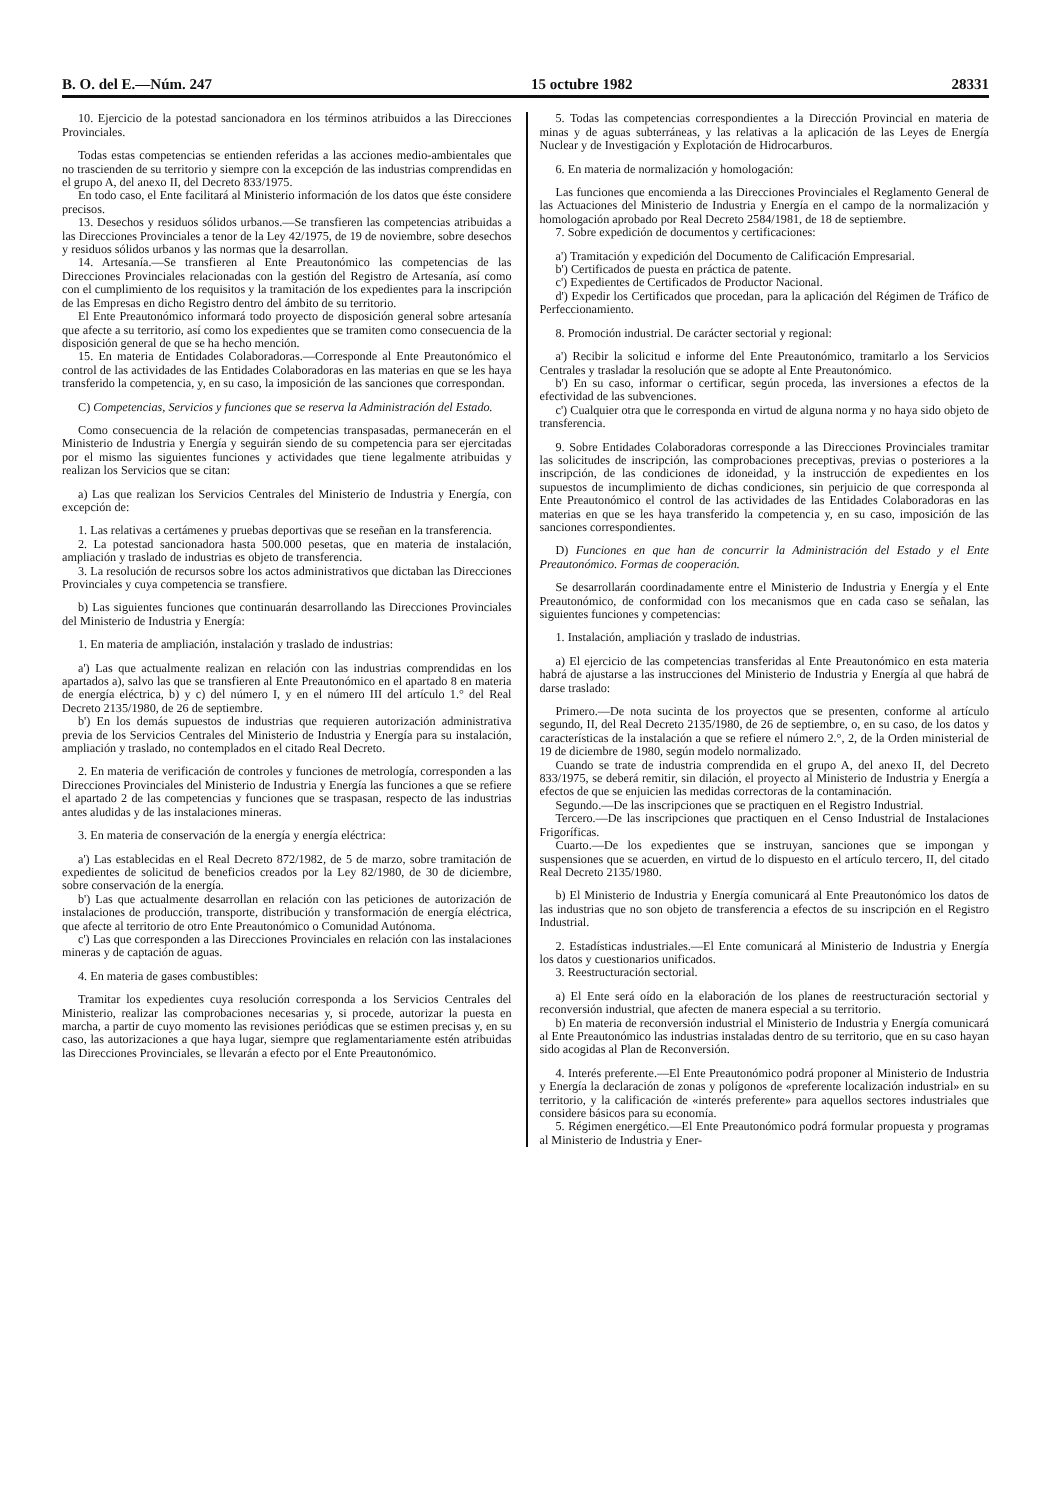B. O. del E.—Núm. 247 15 octubre 1982 28331
10. Ejercicio de la potestad sancionadora en los términos atribuidos a las Direcciones Provinciales.
Todas estas competencias se entienden referidas a las acciones medio-ambientales que no trascienden de su territorio y siempre con la excepción de las industrias comprendidas en el grupo A, del anexo II, del Decreto 833/1975.
En todo caso, el Ente facilitará al Ministerio información de los datos que éste considere precisos.
13. Desechos y residuos sólidos urbanos.—Se transfieren las competencias atribuidas a las Direcciones Provinciales a tenor de la Ley 42/1975, de 19 de noviembre, sobre desechos y residuos sólidos urbanos y las normas que la desarrollan.
14. Artesanía.—Se transfieren al Ente Preautonómico las competencias de las Direcciones Provinciales relacionadas con la gestión del Registro de Artesanía, así como con el cumplimiento de los requisitos y la tramitación de los expedientes para la inscripción de las Empresas en dicho Registro dentro del ámbito de su territorio.
El Ente Preautonómico informará todo proyecto de disposición general sobre artesanía que afecte a su territorio, así como los expedientes que se tramiten como consecuencia de la disposición general de que se ha hecho mención.
15. En materia de Entidades Colaboradoras.—Corresponde al Ente Preautonómico el control de las actividades de las Entidades Colaboradoras en las materias en que se les haya transferido la competencia, y, en su caso, la imposición de las sanciones que correspondan.
C) Competencias, Servicios y funciones que se reserva la Administración del Estado.
Como consecuencia de la relación de competencias transpasadas, permanecerán en el Ministerio de Industria y Energía y seguirán siendo de su competencia para ser ejercitadas por el mismo las siguientes funciones y actividades que tiene legalmente atribuidas y realizan los Servicios que se citan:
a) Las que realizan los Servicios Centrales del Ministerio de Industria y Energía, con excepción de:
1. Las relativas a certámenes y pruebas deportivas que se reseñan en la transferencia.
2. La potestad sancionadora hasta 500.000 pesetas, que en materia de instalación, ampliación y traslado de industrias es objeto de transferencia.
3. La resolución de recursos sobre los actos administrativos que dictaban las Direcciones Provinciales y cuya competencia se transfiere.
b) Las siguientes funciones que continuarán desarrollando las Direcciones Provinciales del Ministerio de Industria y Energía:
1. En materia de ampliación, instalación y traslado de industrias:
a') Las que actualmente realizan en relación con las industrias comprendidas en los apartados a), salvo las que se transfieren al Ente Preautonómico en el apartado 8 en materia de energía eléctrica, b) y c) del número I, y en el número III del artículo 1.° del Real Decreto 2135/1980, de 26 de septiembre.
b') En los demás supuestos de industrias que requieren autorización administrativa previa de los Servicios Centrales del Ministerio de Industria y Energía para su instalación, ampliación y traslado, no contemplados en el citado Real Decreto.
2. En materia de verificación de controles y funciones de metrología, corresponden a las Direcciones Provinciales del Ministerio de Industria y Energía las funciones a que se refiere el apartado 2 de las competencias y funciones que se traspasan, respecto de las industrias antes aludidas y de las instalaciones mineras.
3. En materia de conservación de la energía y energía eléctrica:
a') Las establecidas en el Real Decreto 872/1982, de 5 de marzo, sobre tramitación de expedientes de solicitud de beneficios creados por la Ley 82/1980, de 30 de diciembre, sobre conservación de la energía.
b') Las que actualmente desarrollan en relación con las peticiones de autorización de instalaciones de producción, transporte, distribución y transformación de energía eléctrica, que afecte al territorio de otro Ente Preautonómico o Comunidad Autónoma.
c') Las que corresponden a las Direcciones Provinciales en relación con las instalaciones mineras y de captación de aguas.
4. En materia de gases combustibles:
Tramitar los expedientes cuya resolución corresponda a los Servicios Centrales del Ministerio, realizar las comprobaciones necesarias y, si procede, autorizar la puesta en marcha, a partir de cuyo momento las revisiones periódicas que se estimen precisas y, en su caso, las autorizaciones a que haya lugar, siempre que reglamentariamente estén atribuidas las Direcciones Provinciales, se llevarán a efecto por el Ente Preautonómico.
5. Todas las competencias correspondientes a la Dirección Provincial en materia de minas y de aguas subterráneas, y las relativas a la aplicación de las Leyes de Energía Nuclear y de Investigación y Explotación de Hidrocarburos.
6. En materia de normalización y homologación:
Las funciones que encomienda a las Direcciones Provinciales el Reglamento General de las Actuaciones del Ministerio de Industria y Energía en el campo de la normalización y homologación aprobado por Real Decreto 2584/1981, de 18 de septiembre.
7. Sobre expedición de documentos y certificaciones:
a') Tramitación y expedición del Documento de Calificación Empresarial.
b') Certificados de puesta en práctica de patente.
c') Expedientes de Certificados de Productor Nacional.
d') Expedir los Certificados que procedan, para la aplicación del Régimen de Tráfico de Perfeccionamiento.
8. Promoción industrial. De carácter sectorial y regional:
a') Recibir la solicitud e informe del Ente Preautonómico, tramitarlo a los Servicios Centrales y trasladar la resolución que se adopte al Ente Preautonómico.
b') En su caso, informar o certificar, según proceda, las inversiones a efectos de la efectividad de las subvenciones.
c') Cualquier otra que le corresponda en virtud de alguna norma y no haya sido objeto de transferencia.
9. Sobre Entidades Colaboradoras corresponde a las Direcciones Provinciales tramitar las solicitudes de inscripción, las comprobaciones preceptivas, previas o posteriores a la inscripción, de las condiciones de idoneidad, y la instrucción de expedientes en los supuestos de incumplimiento de dichas condiciones, sin perjuicio de que corresponda al Ente Preautonómico el control de las actividades de las Entidades Colaboradoras en las materias en que se les haya transferido la competencia y, en su caso, imposición de las sanciones correspondientes.
D) Funciones en que han de concurrir la Administración del Estado y el Ente Preautonómico. Formas de cooperación.
Se desarrollarán coordinadamente entre el Ministerio de Industria y Energía y el Ente Preautonómico, de conformidad con los mecanismos que en cada caso se señalan, las siguientes funciones y competencias:
1. Instalación, ampliación y traslado de industrias.
a) El ejercicio de las competencias transferidas al Ente Preautonómico en esta materia habrá de ajustarse a las instrucciones del Ministerio de Industria y Energía al que habrá de darse traslado:
Primero.—De nota sucinta de los proyectos que se presenten, conforme al artículo segundo, II, del Real Decreto 2135/1980, de 26 de septiembre, o, en su caso, de los datos y características de la instalación a que se refiere el número 2.°, 2, de la Orden ministerial de 19 de diciembre de 1980, según modelo normalizado.
Cuando se trate de industria comprendida en el grupo A, del anexo II, del Decreto 833/1975, se deberá remitir, sin dilación, el proyecto al Ministerio de Industria y Energía a efectos de que se enjuicien las medidas correctoras de la contaminación.
Segundo.—De las inscripciones que se practiquen en el Registro Industrial.
Tercero.—De las inscripciones que practiquen en el Censo Industrial de Instalaciones Frigoríficas.
Cuarto.—De los expedientes que se instruyan, sanciones que se impongan y suspensiones que se acuerden, en virtud de lo dispuesto en el artículo tercero, II, del citado Real Decreto 2135/1980.
b) El Ministerio de Industria y Energía comunicará al Ente Preautonómico los datos de las industrias que no son objeto de transferencia a efectos de su inscripción en el Registro Industrial.
2. Estadísticas industriales.—El Ente comunicará al Ministerio de Industria y Energía los datos y cuestionarios unificados.
3. Reestructuración sectorial.
a) El Ente será oído en la elaboración de los planes de reestructuración sectorial y reconversión industrial, que afecten de manera especial a su territorio.
b) En materia de reconversión industrial el Ministerio de Industria y Energía comunicará al Ente Preautonómico las industrias instaladas dentro de su territorio, que en su caso hayan sido acogidas al Plan de Reconversión.
4. Interés preferente.—El Ente Preautonómico podrá proponer al Ministerio de Industria y Energía la declaración de zonas y polígonos de «preferente localización industrial» en su territorio, y la calificación de «interés preferente» para aquellos sectores industriales que considere básicos para su economía.
5. Régimen energético.—El Ente Preautonómico podrá formular propuesta y programas al Ministerio de Industria y Ener-